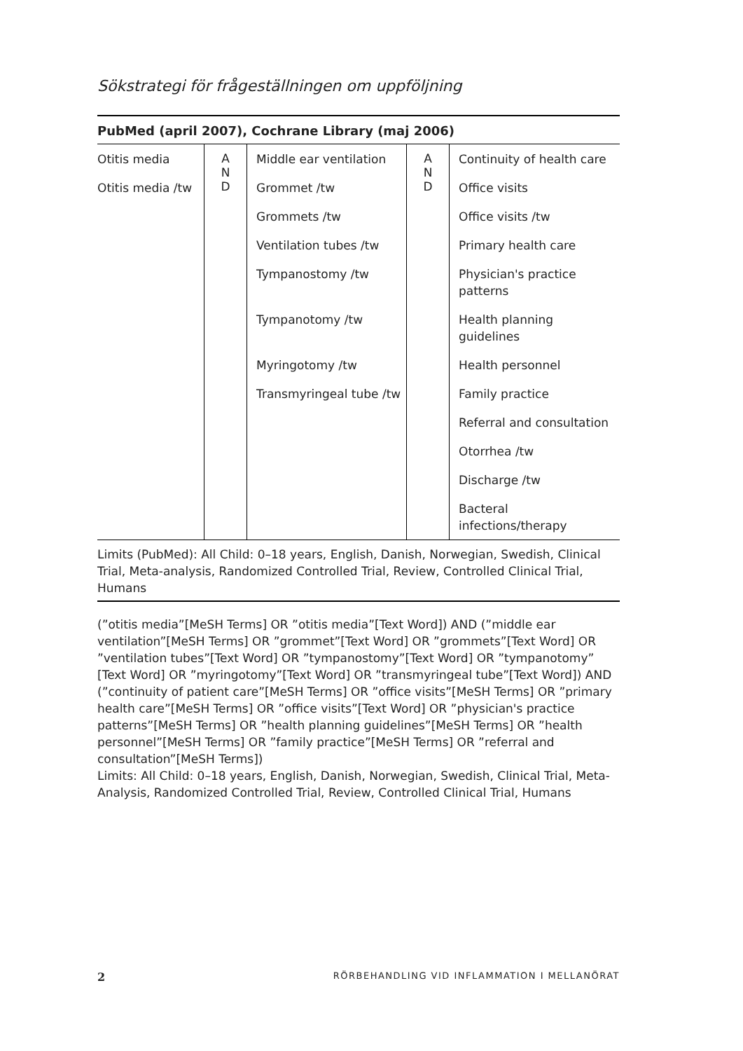Sökstrategi för frågeställningen om uppföljning
PubMed (april 2007), Cochrane Library (maj 2006)
| Otitis media | A N D | Middle ear ventilation | A N D | Continuity of health care |
| Otitis media /tw | | Grommet /tw | | Office visits |
| | | Grommets /tw | | Office visits /tw |
| | | Ventilation tubes /tw | | Primary health care |
| | | Tympanostomy /tw | | Physician's practice patterns |
| | | Tympanotomy /tw | | Health planning guidelines |
| | | Myringotomy /tw | | Health personnel |
| | | Transmyringeal tube /tw | | Family practice |
| | | | | Referral and consultation |
| | | | | Otorrhea /tw |
| | | | | Discharge /tw |
| | | | | Bacteral infections/therapy |
Limits (PubMed): All Child: 0–18 years, English, Danish, Norwegian, Swedish, Clinical Trial, Meta-analysis, Randomized Controlled Trial, Review, Controlled Clinical Trial, Humans
(”otitis media”[MeSH Terms] OR ”otitis media”[Text Word]) AND (”middle ear ventilation”[MeSH Terms] OR ”grommet”[Text Word] OR ”grommets”[Text Word] OR ”ventilation tubes”[Text Word] OR ”tympanostomy”[Text Word] OR ”tympanotomy” [Text Word] OR ”myringotomy”[Text Word] OR ”transmyringeal tube”[Text Word]) AND (”continuity of patient care”[MeSH Terms] OR ”office visits”[MeSH Terms] OR ”primary health care”[MeSH Terms] OR ”office visits”[Text Word] OR ”physician's practice patterns”[MeSH Terms] OR ”health planning guidelines”[MeSH Terms] OR ”health personnel”[MeSH Terms] OR ”family practice”[MeSH Terms] OR ”referral and consultation”[MeSH Terms])
Limits: All Child: 0–18 years, English, Danish, Norwegian, Swedish, Clinical Trial, Meta-Analysis, Randomized Controlled Trial, Review, Controlled Clinical Trial, Humans
2 RÖRBEHANDLING VID INFLAMMATION I MELLANÖRAT